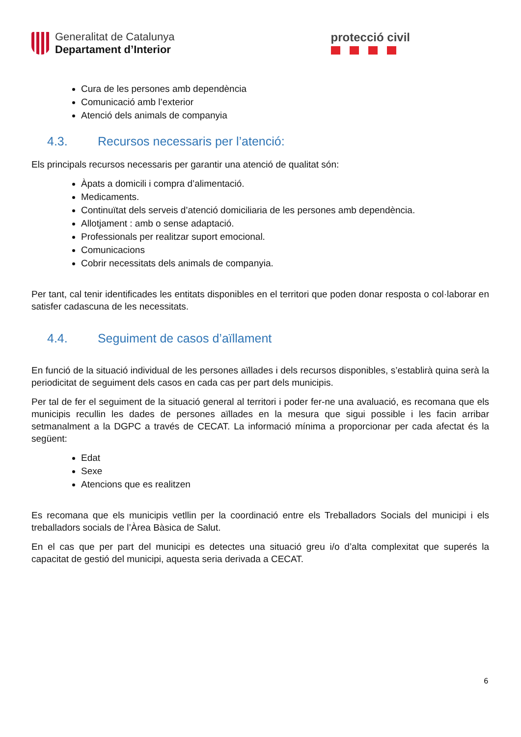Generalitat de Catalunya
Departament d’Interior
protecció civil
Cura de les persones amb dependència
Comunicació amb l’exterior
Atenció dels animals de companyia
4.3. Recursos necessaris per l’atenció:
Els principals recursos necessaris per garantir una atenció de qualitat són:
Àpats a domicili i compra d’alimentació.
Medicaments.
Continuïtat dels serveis d’atenció domiciliaria de les persones amb dependència.
Allotjament : amb o sense adaptació.
Professionals per realitzar suport emocional.
Comunicacions
Cobrir necessitats dels animals de companyia.
Per tant, cal tenir identificades les entitats disponibles en el territori que poden donar resposta o col·laborar en satisfer cadascuna de les necessitats.
4.4. Seguiment de casos d’aïllament
En funció de la situació individual de les persones aïllades i dels recursos disponibles, s’establirà quina serà la periodicitat de seguiment dels casos en cada cas per part dels municipis.
Per tal de fer el seguiment de la situació general al territori i poder fer-ne una avaluació, es recomana que els municipis recullin les dades de persones aïllades en la mesura que sigui possible i les facin arribar setmanalment a la DGPC a través de CECAT. La informació mínima a proporcionar per cada afectat és la següent:
Edat
Sexe
Atencions que es realitzen
Es recomana que els municipis vetllin per la coordinació entre els Treballadors Socials del municipi i els treballadors socials de l’Àrea Bàsica de Salut.
En el cas que per part del municipi es detectes una situació greu i/o d’alta complexitat que superés la capacitat de gestió del municipi, aquesta seria derivada a CECAT.
6